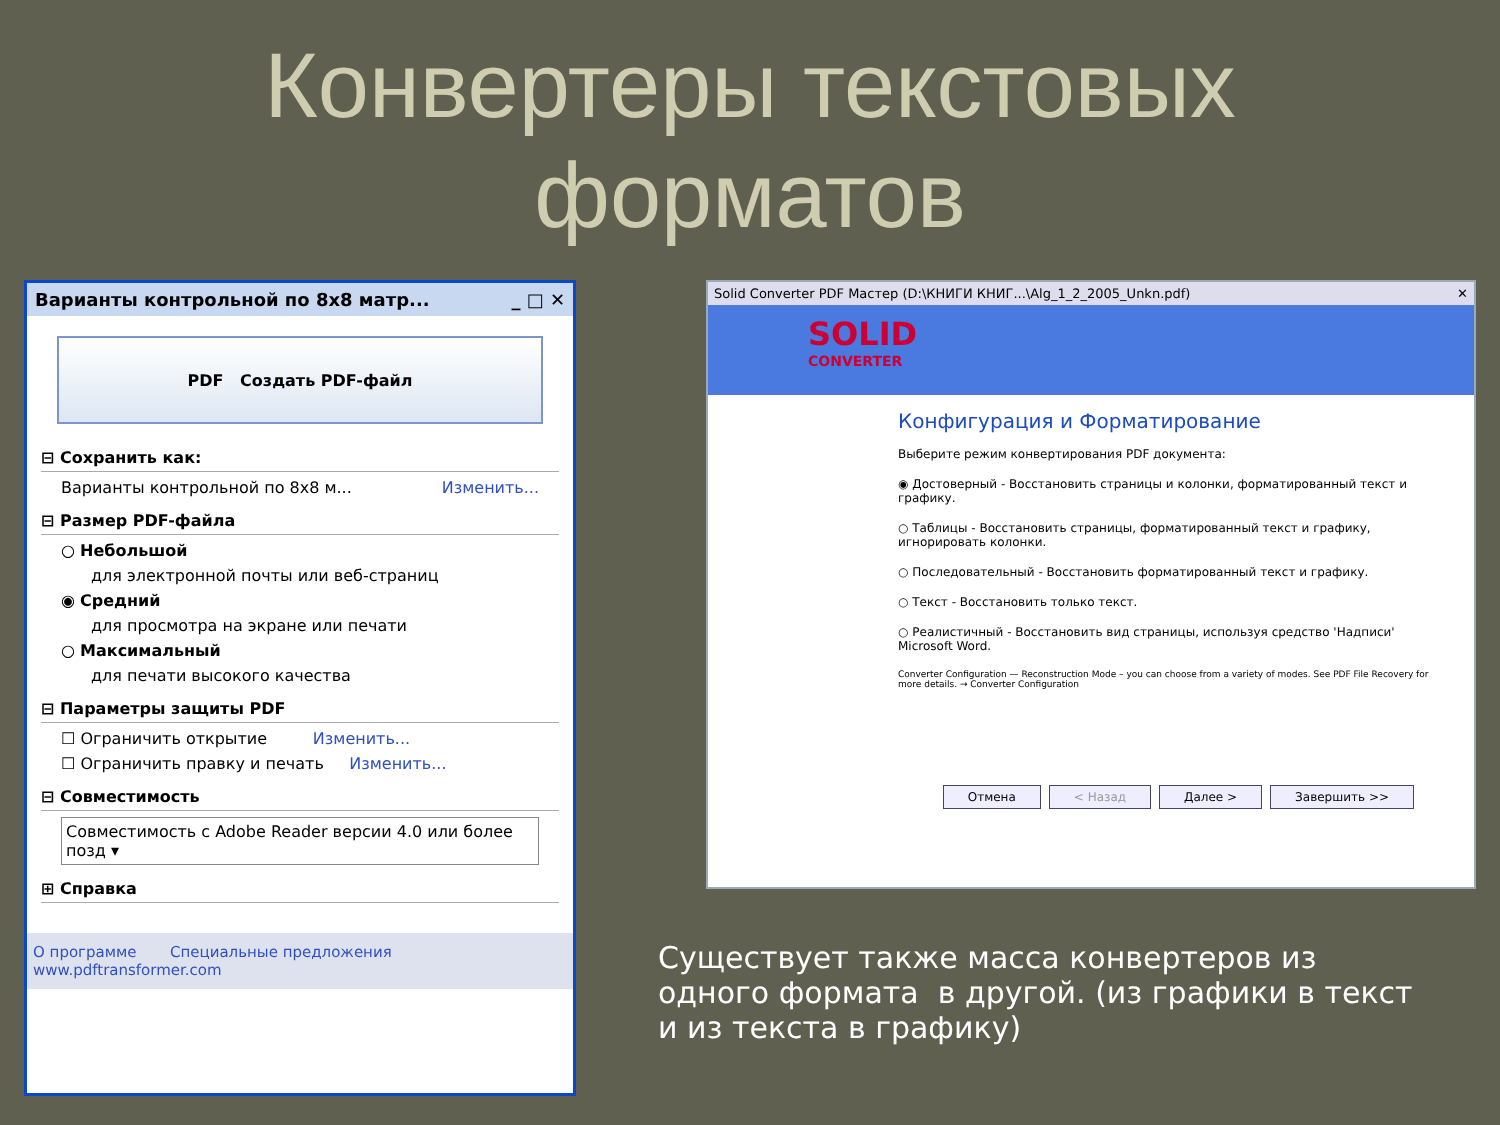Конвертеры текстовых
форматов
Варианты контрольной по 8x8 матр... _ □ ✕
PDF Создать PDF-файл
⊟ Сохранить как:
Варианты контрольной по 8x8 м... Изменить...
⊟ Размер PDF-файла
○ Небольшой
для электронной почты или веб-страниц
◉ Средний
для просмотра на экране или печати
○ Максимальный
для печати высокого качества
⊟ Параметры защиты PDF
☐ Ограничить открытие Изменить...
☐ Ограничить правку и печать Изменить...
⊟ Совместимость
Совместимость с Adobe Reader версии 4.0 или более позд ▾
⊞ Справка
О программе Специальные предложения
www.pdftransformer.com
Solid Converter PDF Мастер (D:\КНИГИ КНИГ...\Alg_1_2_2005_Unkn.pdf) ✕
SOLID
CONVERTER
Конфигурация и Форматирование
Выберите режим конвертирования PDF документа:
◉ Достоверный - Восстановить страницы и колонки, форматированный текст и графику.
○ Таблицы - Восстановить страницы, форматированный текст и графику, игнорировать колонки.
○ Последовательный - Восстановить форматированный текст и графику.
○ Текст - Восстановить только текст.
○ Реалистичный - Восстановить вид страницы, используя средство 'Надписи' Microsoft Word.
Converter Configuration — Reconstruction Mode – you can choose from a variety of modes. See PDF File Recovery for more details. → Converter Configuration
Отмена < Назад Далее > Завершить >>
Существует также масса конвертеров из одного формата в другой. (из графики в текст и из текста в графику)